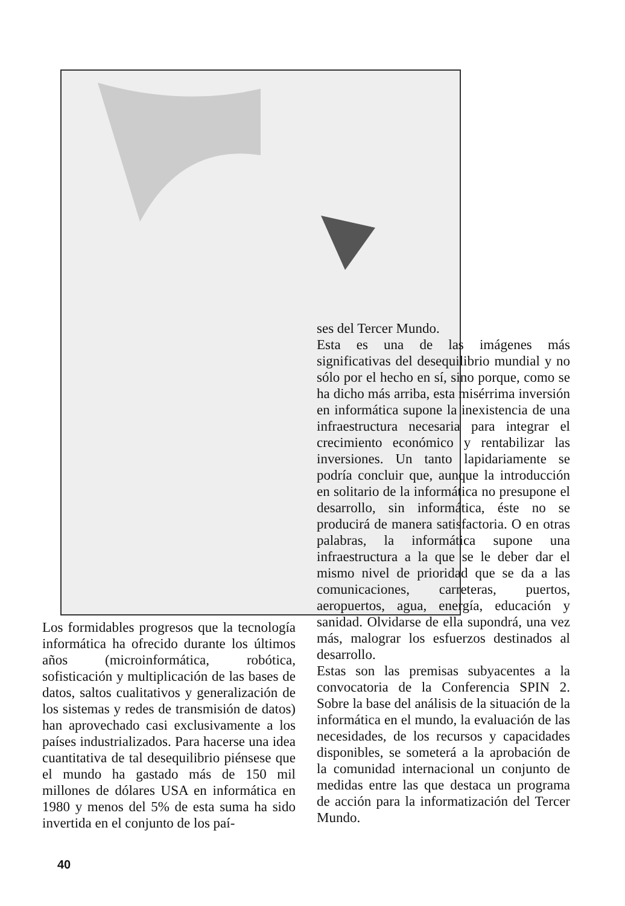ses del Tercer Mundo.
Esta es una de las imágenes más significativas del desequilibrio mundial y no sólo por el hecho en sí, sino porque, como se ha dicho más arriba, esta misérrima inversión en informática supone la inexistencia de una infraestructura necesaria para integrar el crecimiento económico y rentabilizar las inversiones. Un tanto lapidariamente se podría concluir que, aunque la introducción en solitario de la informática no presupone el desarrollo, sin informática, éste no se producirá de manera satisfactoria. O en otras palabras, la informática supone una infraestructura a la que se le deber dar el mismo nivel de prioridad que se da a las comunicaciones, carreteras, puertos, aeropuertos, agua, energía, educación y sanidad. Olvidarse de ella supondrá, una vez más, malograr los esfuerzos destinados al desarrollo.
Estas son las premisas subyacentes a la convocatoria de la Conferencia SPIN 2. Sobre la base del análisis de la situación de la informática en el mundo, la evaluación de las necesidades, de los recursos y capacidades disponibles, se someterá a la aprobación de la comunidad internacional un conjunto de medidas entre las que destaca un programa de acción para la informatización del Tercer Mundo.
Los formidables progresos que la tecnología informática ha ofrecido durante los últimos años (microinformática, robótica, sofisticación y multiplicación de las bases de datos, saltos cualitativos y generalización de los sistemas y redes de transmisión de datos) han aprovechado casi exclusivamente a los países industrializados. Para hacerse una idea cuantitativa de tal desequilibrio piénsese que el mundo ha gastado más de 150 mil millones de dólares USA en informática en 1980 y menos del 5% de esta suma ha sido invertida en el conjunto de los paí-
40